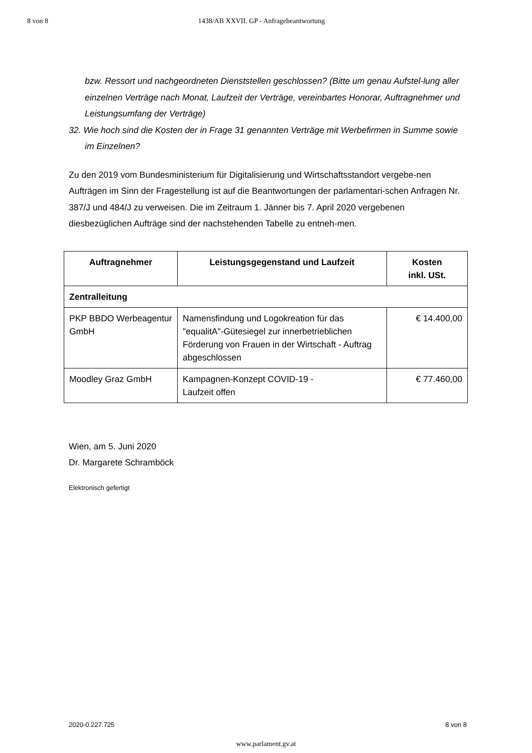8 von 8 1438/AB XXVII. GP - Anfragebeantwortung
bzw. Ressort und nachgeordneten Dienststellen geschlossen? (Bitte um genau Aufstel-lung aller einzelnen Verträge nach Monat, Laufzeit der Verträge, vereinbartes Honorar, Auftragnehmer und Leistungsumfang der Verträge)
32. Wie hoch sind die Kosten der in Frage 31 genannten Verträge mit Werbefirmen in Summe sowie im Einzelnen?
Zu den 2019 vom Bundesministerium für Digitalisierung und Wirtschaftsstandort vergebe-nen Aufträgen im Sinn der Fragestellung ist auf die Beantwortungen der parlamentari-schen Anfragen Nr. 387/J und 484/J zu verweisen. Die im Zeitraum 1. Jänner bis 7. April 2020 vergebenen diesbezüglichen Aufträge sind der nachstehenden Tabelle zu entneh-men.
| Auftragnehmer | Leistungsgegenstand und Laufzeit | Kosten inkl. USt. |
| --- | --- | --- |
| Zentralleitung | | |
| PKP BBDO Werbeagentur GmbH | Namensfindung und Logokreation für das "equalitA"-Gütesiegel zur innerbetrieblichen Förderung von Frauen in der Wirtschaft - Auftrag abgeschlossen | € 14.400,00 |
| Moodley Graz GmbH | Kampagnen-Konzept COVID-19 - Laufzeit offen | € 77.460,00 |
Wien, am 5. Juni 2020
Dr. Margarete Schramböck
Elektronisch gefertigt
2020-0.227.725 8 von 8
www.parlament.gv.at